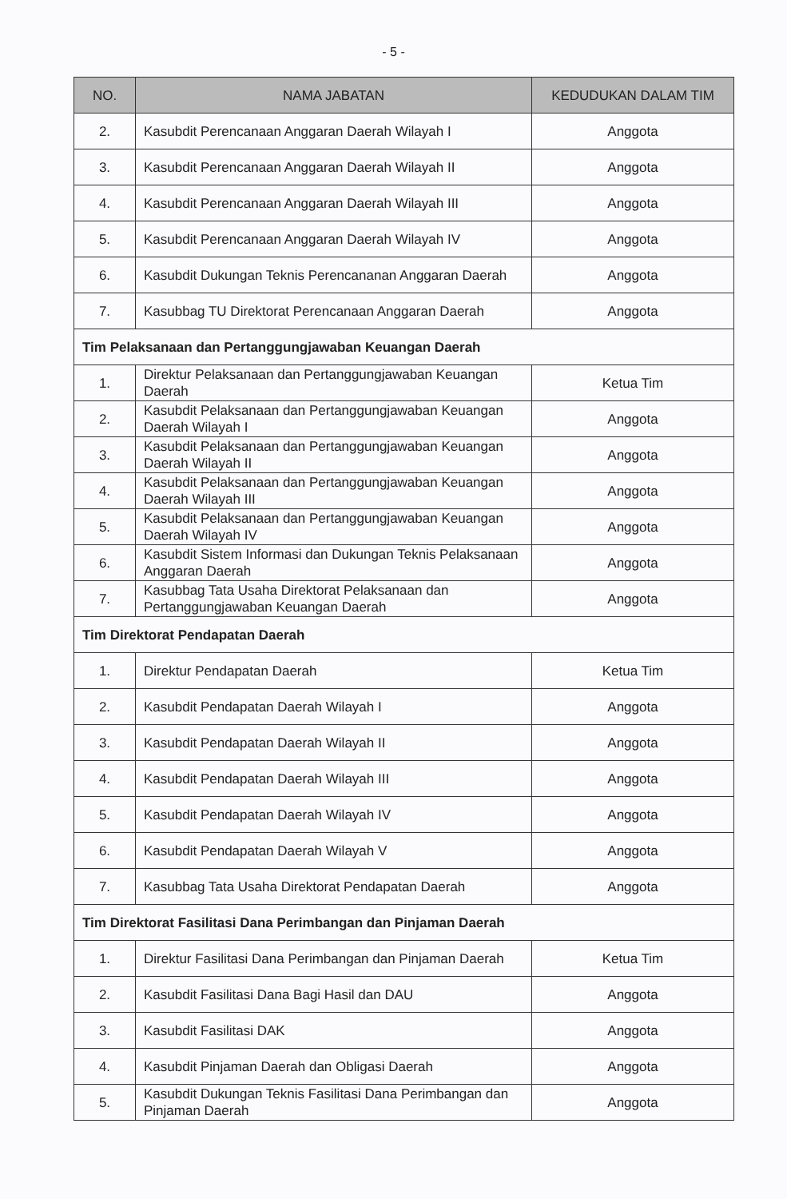- 5 -
| NO. | NAMA JABATAN | KEDUDUKAN DALAM TIM |
| --- | --- | --- |
| 2. | Kasubdit Perencanaan Anggaran Daerah Wilayah I | Anggota |
| 3. | Kasubdit Perencanaan Anggaran Daerah Wilayah II | Anggota |
| 4. | Kasubdit Perencanaan Anggaran Daerah Wilayah III | Anggota |
| 5. | Kasubdit Perencanaan Anggaran Daerah Wilayah IV | Anggota |
| 6. | Kasubdit Dukungan Teknis Perencananan Anggaran Daerah | Anggota |
| 7. | Kasubbag TU Direktorat Perencanaan Anggaran Daerah | Anggota |
| Tim Pelaksanaan dan Pertanggungjawaban Keuangan Daerah | | |
| 1. | Direktur Pelaksanaan dan Pertanggungjawaban Keuangan Daerah | Ketua Tim |
| 2. | Kasubdit Pelaksanaan dan Pertanggungjawaban Keuangan Daerah Wilayah I | Anggota |
| 3. | Kasubdit Pelaksanaan dan Pertanggungjawaban Keuangan Daerah Wilayah II | Anggota |
| 4. | Kasubdit Pelaksanaan dan Pertanggungjawaban Keuangan Daerah Wilayah III | Anggota |
| 5. | Kasubdit Pelaksanaan dan Pertanggungjawaban Keuangan Daerah Wilayah IV | Anggota |
| 6. | Kasubdit Sistem Informasi dan Dukungan Teknis Pelaksanaan Anggaran Daerah | Anggota |
| 7. | Kasubbag Tata Usaha Direktorat Pelaksanaan dan Pertanggungjawaban Keuangan Daerah | Anggota |
| Tim Direktorat Pendapatan Daerah | | |
| 1. | Direktur Pendapatan Daerah | Ketua Tim |
| 2. | Kasubdit Pendapatan Daerah Wilayah I | Anggota |
| 3. | Kasubdit Pendapatan Daerah Wilayah II | Anggota |
| 4. | Kasubdit Pendapatan Daerah Wilayah III | Anggota |
| 5. | Kasubdit Pendapatan Daerah Wilayah IV | Anggota |
| 6. | Kasubdit Pendapatan Daerah Wilayah V | Anggota |
| 7. | Kasubbag Tata Usaha Direktorat Pendapatan Daerah | Anggota |
| Tim Direktorat Fasilitasi Dana Perimbangan dan Pinjaman Daerah | | |
| 1. | Direktur Fasilitasi Dana Perimbangan dan Pinjaman Daerah | Ketua Tim |
| 2. | Kasubdit Fasilitasi Dana Bagi Hasil dan DAU | Anggota |
| 3. | Kasubdit Fasilitasi DAK | Anggota |
| 4. | Kasubdit Pinjaman Daerah dan Obligasi Daerah | Anggota |
| 5. | Kasubdit Dukungan Teknis Fasilitasi Dana Perimbangan dan Pinjaman Daerah | Anggota |